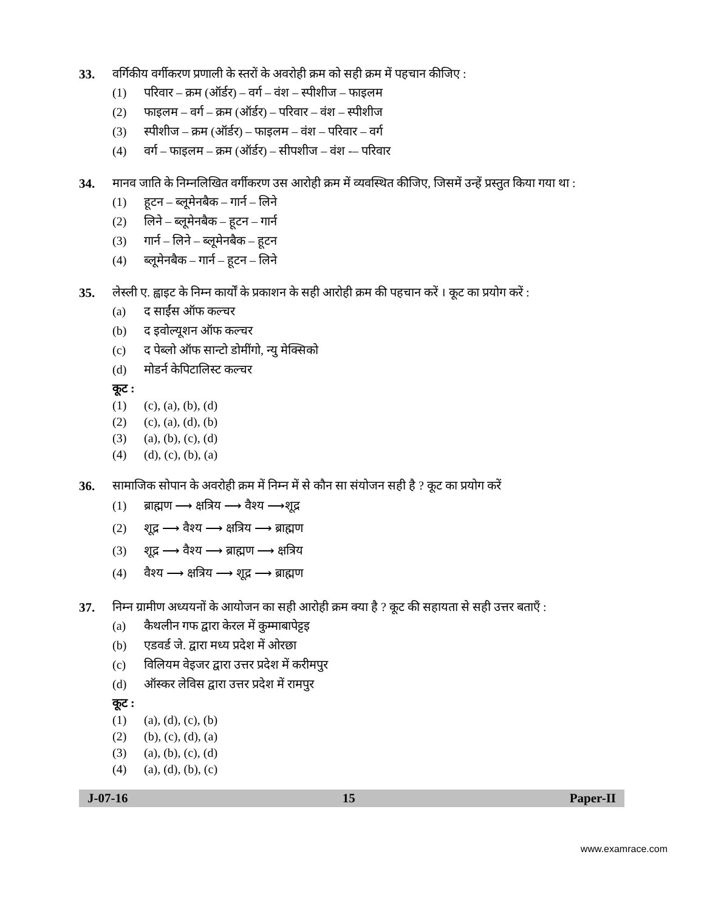33. वर्गिकीय वर्गीकरण प्रणाली के स्तरों के अवरोही क्रम को सही क्रम में पहचान कीजिए :
(1) परिवार – क्रम (ऑर्डर) – वर्ग – वंश – स्पीशीज – फाइलम
(2) फाइलम – वर्ग – क्रम (ऑर्डर) – परिवार – वंश – स्पीशीज
(3) स्पीशीज – क्रम (ऑर्डर) – फाइलम – वंश – परिवार – वर्ग
(4) वर्ग – फाइलम – क्रम (ऑर्डर) – सीपशीज – वंश -– परिवार
34. मानव जाति के निम्नलिखित वर्गीकरण उस आरोही क्रम में व्यवस्थित कीजिए, जिसमें उन्हें प्रस्तुत किया गया था :
(1) हूटन – ब्लूमेनबैक – गार्न – लिने
(2) लिने – ब्लूमेनबैक – हूटन – गार्न
(3) गार्न – लिने – ब्लूमेनबैक – हूटन
(4) ब्लूमेनबैक – गार्न – हूटन – लिने
35. लेस्ली ए. ह्वाइट के निम्न कार्यों के प्रकाशन के सही आरोही क्रम की पहचान करें । कूट का प्रयोग करें :
(a) द साईंस ऑफ कल्चर
(b) द इवोल्यूशन ऑफ कल्चर
(c) द पेब्लो ऑफ सान्टो डोमींगो, न्यु मेक्सिको
(d) मोडर्न केपिटालिस्ट कल्चर
कूट :
(1) (c), (a), (b), (d)
(2) (c), (a), (d), (b)
(3) (a), (b), (c), (d)
(4) (d), (c), (b), (a)
36. सामाजिक सोपान के अवरोही क्रम में निम्न में से कौन सा संयोजन सही है ? कूट का प्रयोग करें
(1) ब्राह्मण ⟶ क्षत्रिय ⟶ वैश्य ⟶शूद्र
(2) शूद्र ⟶ वैश्य ⟶ क्षत्रिय ⟶ ब्राह्मण
(3) शूद्र ⟶ वैश्य ⟶ ब्राह्मण ⟶ क्षत्रिय
(4) वैश्य ⟶ क्षत्रिय ⟶ शूद्र ⟶ ब्राह्मण
37. निम्न ग्रामीण अध्ययनों के आयोजन का सही आरोही क्रम क्या है ? कूट की सहायता से सही उत्तर बताएँ :
(a) कैथलीन गफ द्वारा केरल में कुम्माबापेट्टइ
(b) एडवर्ड जे. द्वारा मध्य प्रदेश में ओरछा
(c) विलियम वेइजर द्वारा उत्तर प्रदेश में करीमपुर
(d) ऑस्कर लेविस द्वारा उत्तर प्रदेश में रामपुर
कूट :
(1) (a), (d), (c), (b)
(2) (b), (c), (d), (a)
(3) (a), (b), (c), (d)
(4) (a), (d), (b), (c)
J-07-16 15 Paper-II
www.examrace.com